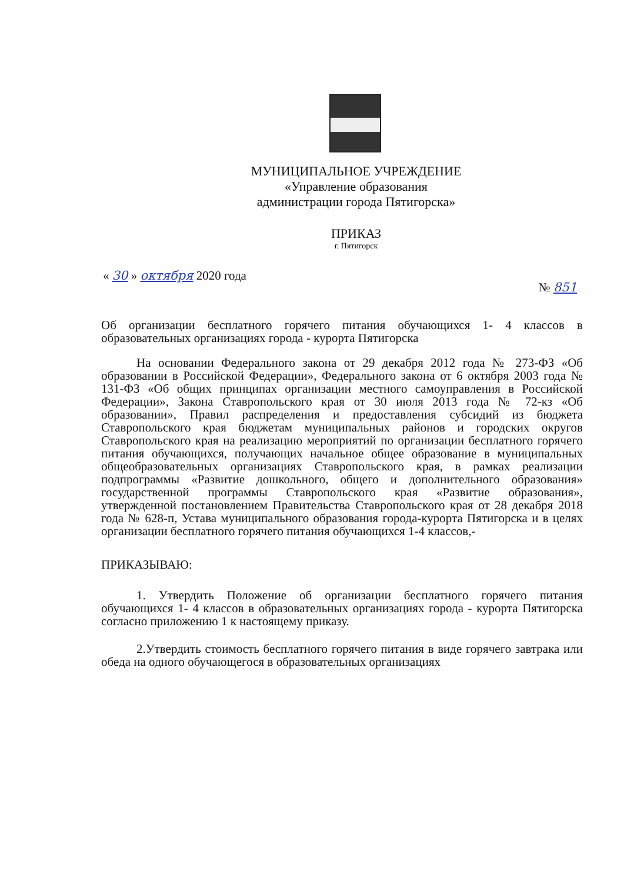МУНИЦИПАЛЬНОЕ УЧРЕЖДЕНИЕ
«Управление образования
администрации города Пятигорска»
ПРИКАЗ
г. Пятигорск
« 30 » октября 2020 года № 851
Об организации бесплатного горячего питания обучающихся 1- 4 классов в образовательных организациях города - курорта Пятигорска
На основании Федерального закона от 29 декабря 2012 года № 273-ФЗ «Об образовании в Российской Федерации», Федерального закона от 6 октября 2003 года № 131-ФЗ «Об общих принципах организации местного самоуправления в Российской Федерации», Закона Ставропольского края от 30 июля 2013 года № 72-кз «Об образовании», Правил распределения и предоставления субсидий из бюджета Ставропольского края бюджетам муниципальных районов и городских округов Ставропольского края на реализацию мероприятий по организации бесплатного горячего питания обучающихся, получающих начальное общее образование в муниципальных общеобразовательных организациях Ставропольского края, в рамках реализации подпрограммы «Развитие дошкольного, общего и дополнительного образования» государственной программы Ставропольского края «Развитие образования», утвержденной постановлением Правительства Ставропольского края от 28 декабря 2018 года № 628-п, Устава муниципального образования города-курорта Пятигорска и в целях организации бесплатного горячего питания обучающихся 1-4 классов,-
ПРИКАЗЫВАЮ:
1. Утвердить Положение об организации бесплатного горячего питания обучающихся 1- 4 классов в образовательных организациях города - курорта Пятигорска согласно приложению 1 к настоящему приказу.
2.Утвердить стоимость бесплатного горячего питания в виде горячего завтрака или обеда на одного обучающегося в образовательных организациях